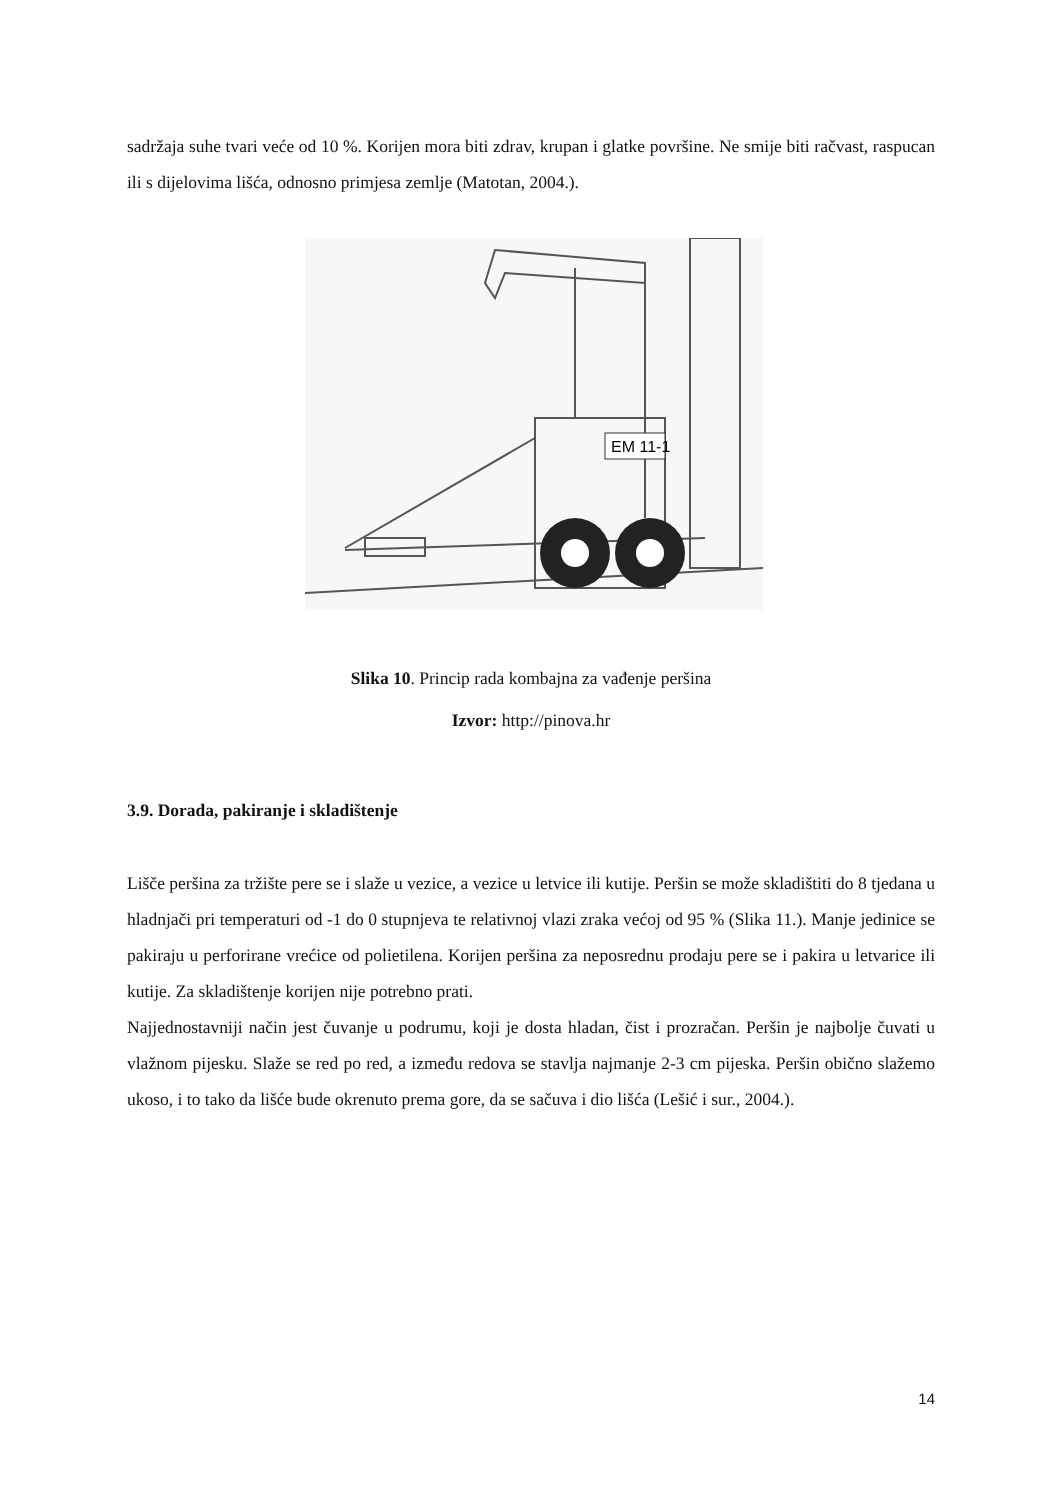sadržaja suhe tvari veće od 10 %. Korijen mora biti zdrav, krupan i glatke površine. Ne smije biti račvast, raspucan ili s dijelovima lišća, odnosno primjesa zemlje (Matotan, 2004.).
EM 11-1
Slika 10. Princip rada kombajna za vađenje peršina
Izvor: http://pinova.hr
3.9. Dorada, pakiranje i skladištenje
Lišče peršina za tržište pere se i slaže u vezice, a vezice u letvice ili kutije. Peršin se može skladištiti do 8 tjedana u hladnjači pri temperaturi od -1 do 0 stupnjeva te relativnoj vlazi zraka većoj od 95 % (Slika 11.). Manje jedinice se pakiraju u perforirane vrećice od polietilena. Korijen peršina za neposrednu prodaju pere se i pakira u letvarice ili kutije. Za skladištenje korijen nije potrebno prati.
Najjednostavniji način jest čuvanje u podrumu, koji je dosta hladan, čist i prozračan. Peršin je najbolje čuvati u vlažnom pijesku. Slaže se red po red, a između redova se stavlja najmanje 2-3 cm pijeska. Peršin obično slažemo ukoso, i to tako da lišće bude okrenuto prema gore, da se sačuva i dio lišća (Lešić i sur., 2004.).
14